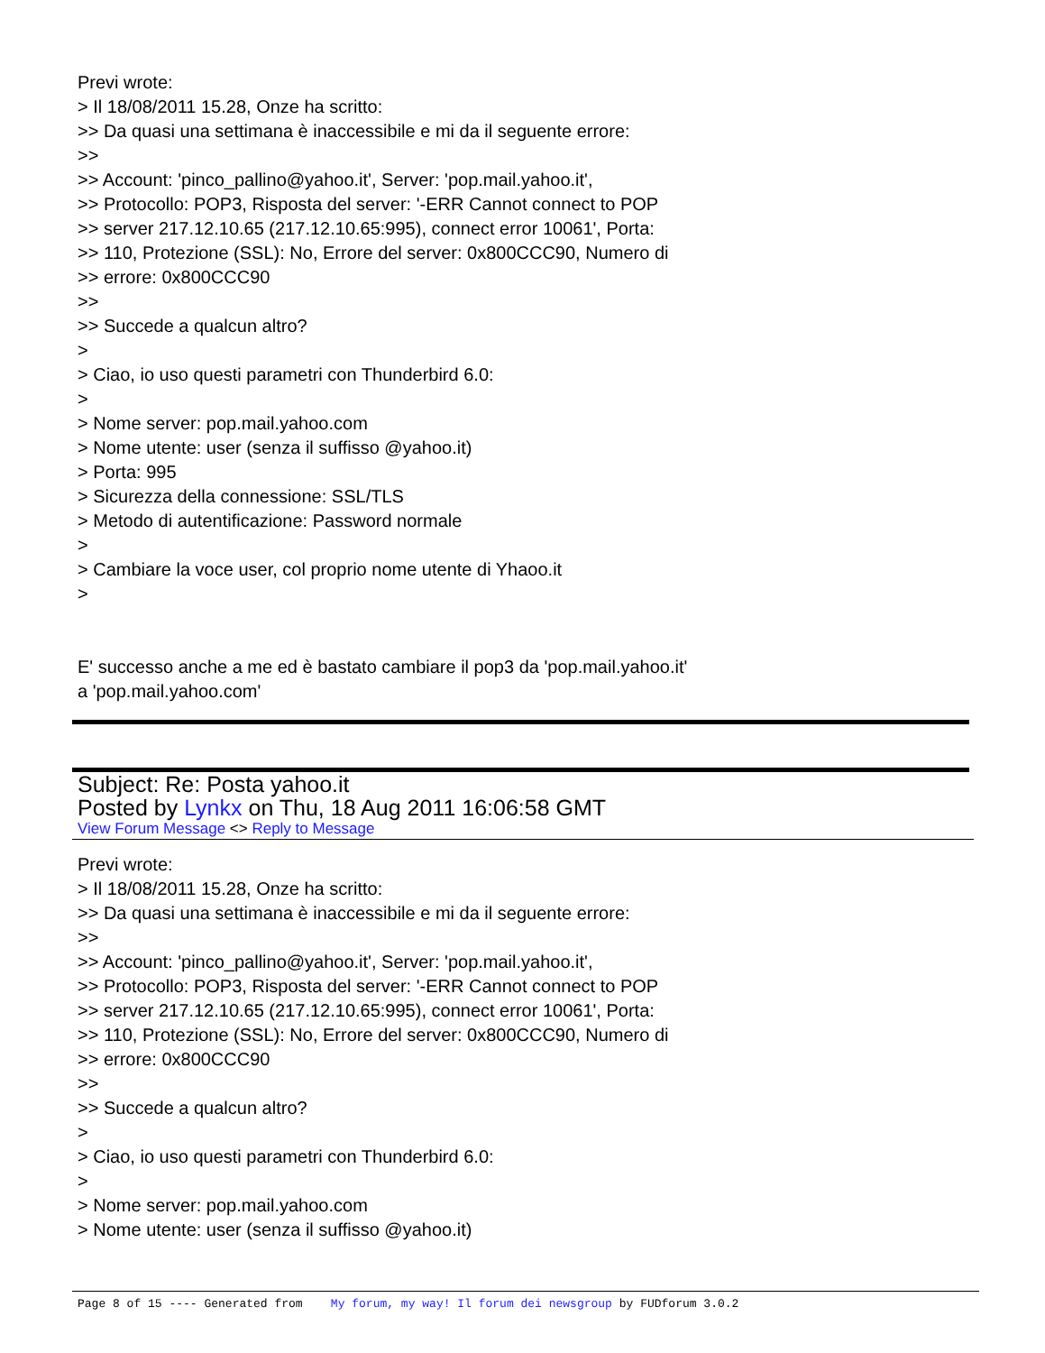Previ wrote:
> Il 18/08/2011 15.28, Onze ha scritto:
>> Da quasi una settimana è inaccessibile e mi da il seguente errore:
>>
>> Account: 'pinco_pallino@yahoo.it', Server: 'pop.mail.yahoo.it',
>> Protocollo: POP3, Risposta del server: '-ERR Cannot connect to POP
>> server 217.12.10.65 (217.12.10.65:995), connect error 10061', Porta:
>> 110, Protezione (SSL): No, Errore del server: 0x800CCC90, Numero di
>> errore: 0x800CCC90
>>
>> Succede a qualcun altro?
>
> Ciao, io uso questi parametri con Thunderbird 6.0:
>
> Nome server: pop.mail.yahoo.com
> Nome utente: user (senza il suffisso @yahoo.it)
> Porta: 995
> Sicurezza della connessione: SSL/TLS
> Metodo di autentificazione: Password normale
>
> Cambiare la voce user, col proprio nome utente di Yhaoo.it
>
E' successo anche a me ed è bastato cambiare il pop3 da 'pop.mail.yahoo.it'
a 'pop.mail.yahoo.com'
Subject: Re: Posta yahoo.it
Posted by Lynkx on Thu, 18 Aug 2011 16:06:58 GMT
View Forum Message <> Reply to Message
Previ wrote:
> Il 18/08/2011 15.28, Onze ha scritto:
>> Da quasi una settimana è inaccessibile e mi da il seguente errore:
>>
>> Account: 'pinco_pallino@yahoo.it', Server: 'pop.mail.yahoo.it',
>> Protocollo: POP3, Risposta del server: '-ERR Cannot connect to POP
>> server 217.12.10.65 (217.12.10.65:995), connect error 10061', Porta:
>> 110, Protezione (SSL): No, Errore del server: 0x800CCC90, Numero di
>> errore: 0x800CCC90
>>
>> Succede a qualcun altro?
>
> Ciao, io uso questi parametri con Thunderbird 6.0:
>
> Nome server: pop.mail.yahoo.com
> Nome utente: user (senza il suffisso @yahoo.it)
Page 8 of 15 ---- Generated from My forum, my way! Il forum dei newsgroup by FUDforum 3.0.2